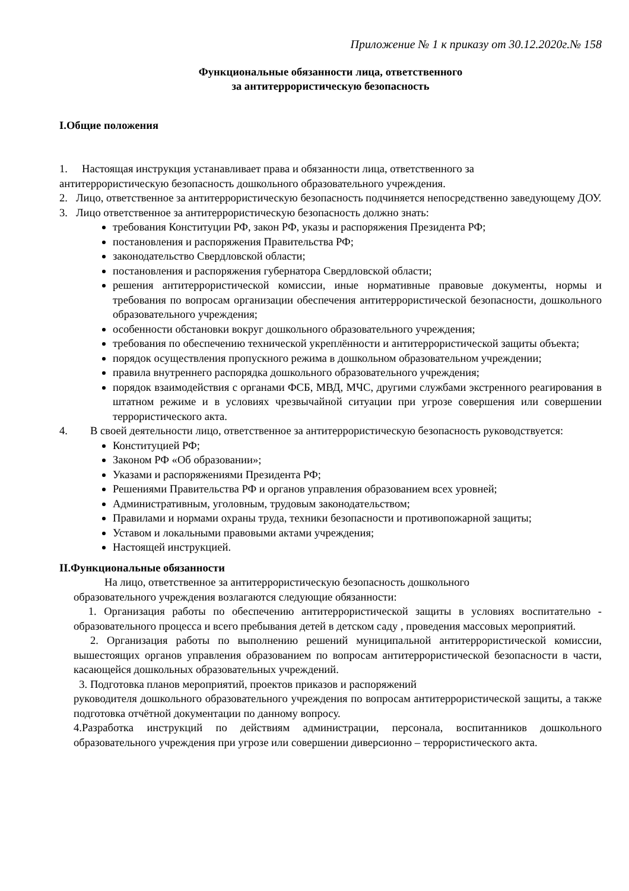Приложение № 1 к приказу от 30.12.2020г.№ 158
Функциональные обязанности лица, ответственного
за антитеррористическую безопасность
I.Общие положения
1. Настоящая инструкция устанавливает права и обязанности лица, ответственного за
антитеррористическую безопасность дошкольного образовательного учреждения.
2. Лицо, ответственное за антитеррористическую безопасность подчиняется непосредственно заведующему ДОУ.
3. Лицо ответственное за антитеррористическую безопасность должно знать:
требования Конституции РФ, закон РФ, указы и распоряжения Президента РФ;
постановления и распоряжения Правительства РФ;
законодательство Свердловской области;
постановления и распоряжения губернатора Свердловской области;
решения антитеррористической комиссии, иные нормативные правовые документы, нормы и требования по вопросам организации обеспечения антитеррористической безопасности, дошкольного образовательного учреждения;
особенности обстановки вокруг дошкольного образовательного учреждения;
требования по обеспечению технической укреплённости и антитеррористической защиты объекта;
порядок осуществления пропускного режима в дошкольном образовательном учреждении;
правила внутреннего распорядка дошкольного образовательного учреждения;
порядок взаимодействия с органами ФСБ, МВД, МЧС, другими службами экстренного реагирования в штатном режиме и в условиях чрезвычайной ситуации при угрозе совершения или совершении террористического акта.
4. В своей деятельности лицо, ответственное за антитеррористическую безопасность руководствуется:
Конституцией РФ;
Законом РФ «Об образовании»;
Указами и распоряжениями Президента РФ;
Решениями Правительства РФ и органов управления образованием всех уровней;
Административным, уголовным, трудовым законодательством;
Правилами и нормами охраны труда, техники безопасности и противопожарной защиты;
Уставом и локальными правовыми актами учреждения;
Настоящей инструкцией.
II.Функциональные обязанности
На лицо, ответственное за антитеррористическую безопасность дошкольного
образовательного учреждения возлагаются следующие обязанности:
1. Организация работы по обеспечению антитеррористической защиты в условиях воспитательно - образовательного процесса и всего пребывания детей в детском саду , проведения массовых мероприятий.
2. Организация работы по выполнению решений муниципальной антитеррористической комиссии, вышестоящих органов управления образованием по вопросам антитеррористической безопасности в части, касающейся дошкольных образовательных учреждений.
3. Подготовка планов мероприятий, проектов приказов и распоряжений
руководителя дошкольного образовательного учреждения по вопросам антитеррористической защиты, а также подготовка отчётной документации по данному вопросу.
4.Разработка инструкций по действиям администрации, персонала, воспитанников дошкольного образовательного учреждения при угрозе или совершении диверсионно – террористического акта.